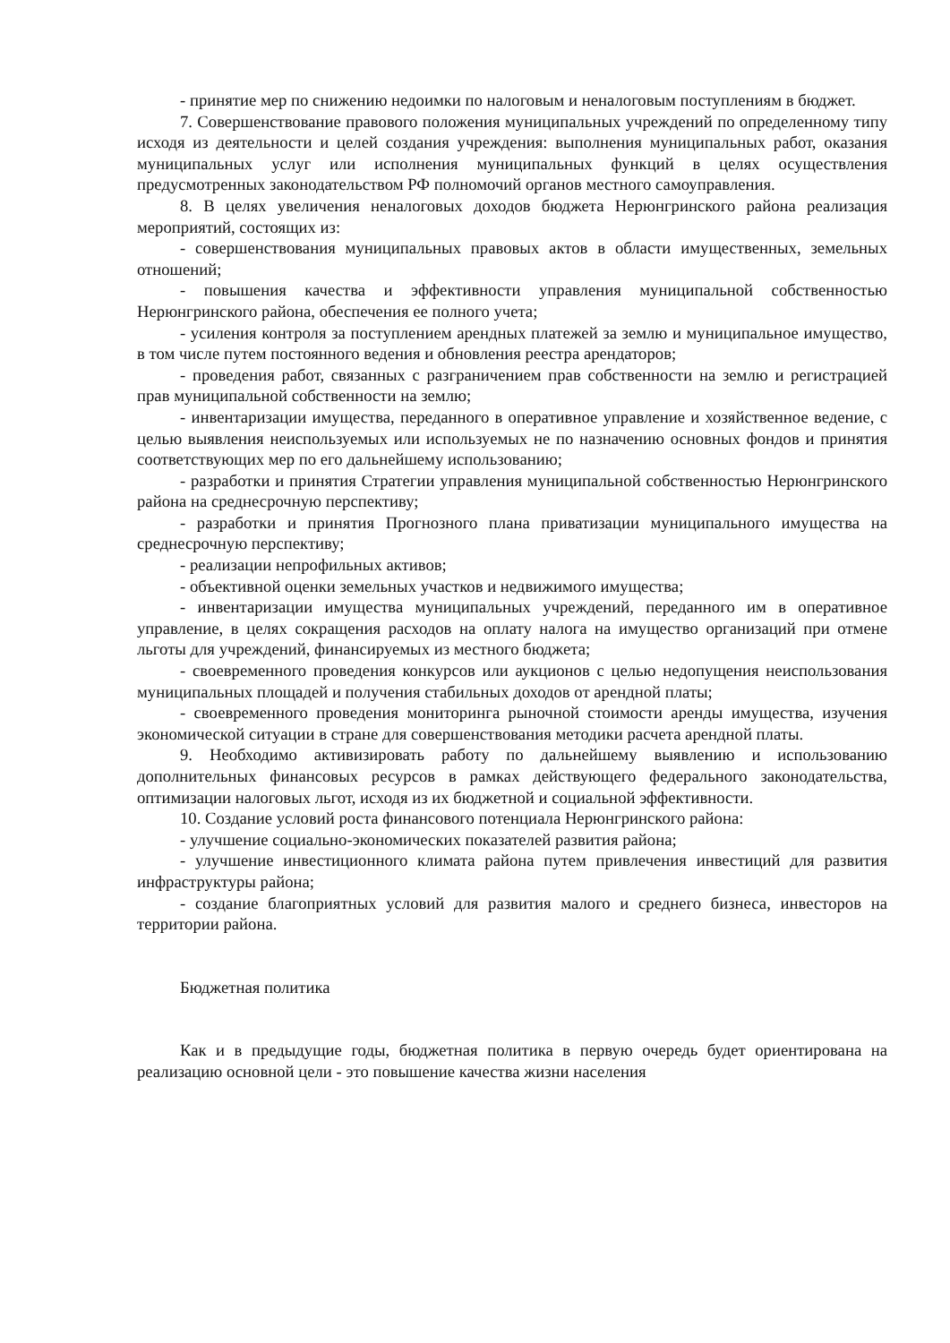- принятие мер по снижению недоимки по налоговым и неналоговым поступлениям в бюджет.
7. Совершенствование правового положения муниципальных учреждений по определенному типу исходя из деятельности и целей создания учреждения: выполнения муниципальных работ, оказания муниципальных услуг или исполнения муниципальных функций в целях осуществления предусмотренных законодательством РФ полномочий органов местного самоуправления.
8. В целях увеличения неналоговых доходов бюджета Нерюнгринского района реализация мероприятий, состоящих из:
- совершенствования муниципальных правовых актов в области имущественных, земельных отношений;
- повышения качества и эффективности управления муниципальной собственностью Нерюнгринского района, обеспечения ее полного учета;
- усиления контроля за поступлением арендных платежей за землю и муниципальное имущество, в том числе путем постоянного ведения и обновления реестра арендаторов;
- проведения работ, связанных с разграничением прав собственности на землю и регистрацией прав муниципальной собственности на землю;
- инвентаризации имущества, переданного в оперативное управление и хозяйственное ведение, с целью выявления неиспользуемых или используемых не по назначению основных фондов и принятия соответствующих мер по его дальнейшему использованию;
- разработки и принятия Стратегии управления муниципальной собственностью Нерюнгринского района на среднесрочную перспективу;
- разработки и принятия Прогнозного плана приватизации муниципального имущества на среднесрочную перспективу;
- реализации непрофильных активов;
- объективной оценки земельных участков и недвижимого имущества;
- инвентаризации имущества муниципальных учреждений, переданного им в оперативное управление, в целях сокращения расходов на оплату налога на имущество организаций при отмене льготы для учреждений, финансируемых из местного бюджета;
- своевременного проведения конкурсов или аукционов с целью недопущения неиспользования муниципальных площадей и получения стабильных доходов от арендной платы;
- своевременного проведения мониторинга рыночной стоимости аренды имущества, изучения экономической ситуации в стране для совершенствования методики расчета арендной платы.
9. Необходимо активизировать работу по дальнейшему выявлению и использованию дополнительных финансовых ресурсов в рамках действующего федерального законодательства, оптимизации налоговых льгот, исходя из их бюджетной и социальной эффективности.
10. Создание условий роста финансового потенциала Нерюнгринского района:
- улучшение социально-экономических показателей развития района;
- улучшение инвестиционного климата района путем привлечения инвестиций для развития инфраструктуры района;
- создание благоприятных условий для развития малого и среднего бизнеса, инвесторов на территории района.
Бюджетная политика
Как и в предыдущие годы, бюджетная политика в первую очередь будет ориентирована на реализацию основной цели - это повышение качества жизни населения